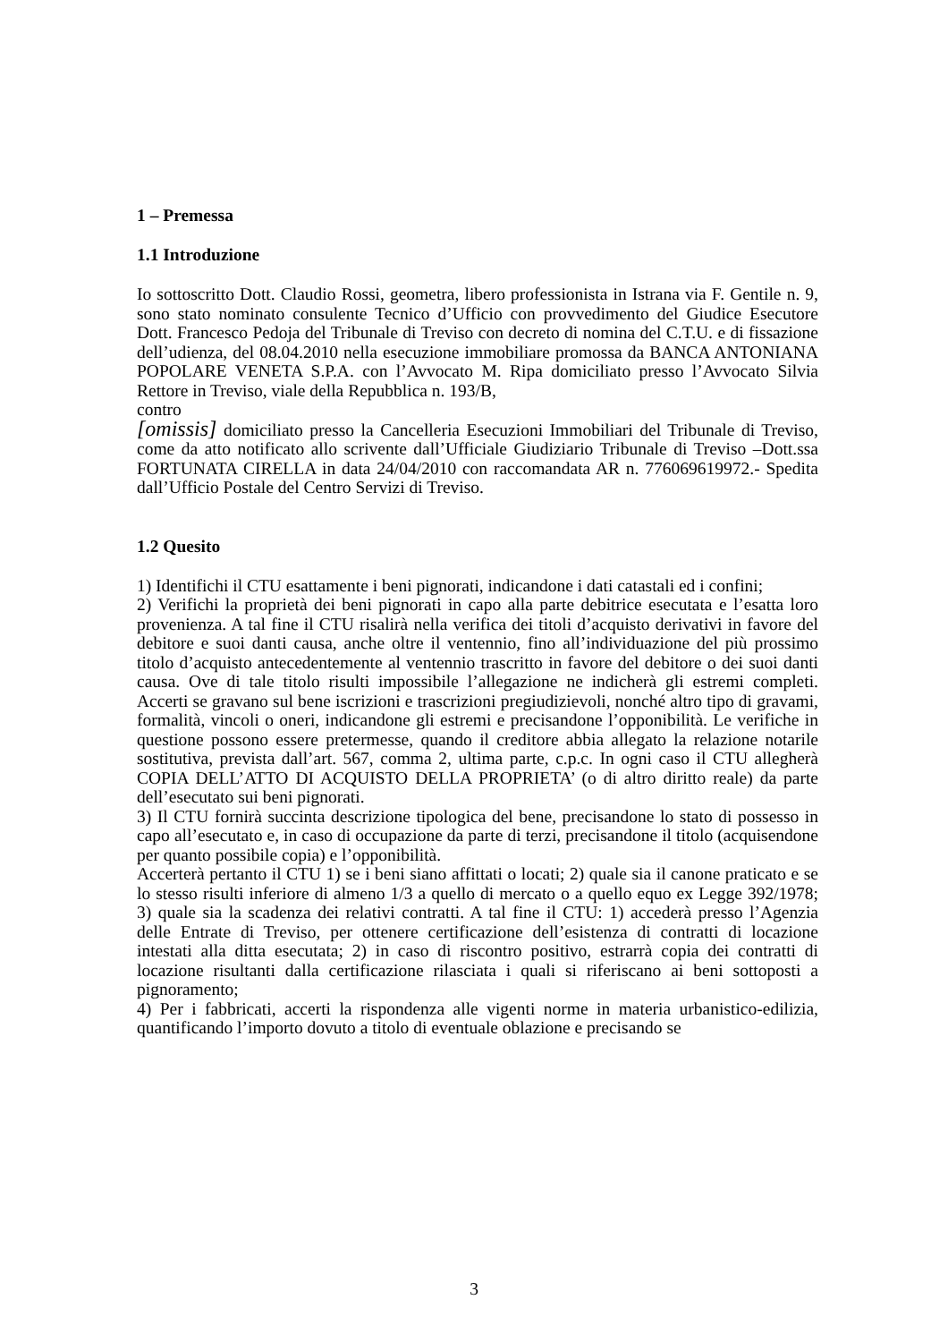1 – Premessa
1.1 Introduzione
Io sottoscritto Dott. Claudio Rossi, geometra, libero professionista in Istrana via F. Gentile n. 9, sono stato nominato consulente Tecnico d’Ufficio con provvedimento del Giudice Esecutore Dott. Francesco Pedoja del Tribunale di Treviso con decreto di nomina del C.T.U. e di fissazione dell’udienza, del 08.04.2010 nella esecuzione immobiliare promossa da BANCA ANTONIANA POPOLARE VENETA S.P.A. con l’Avvocato M. Ripa domiciliato presso l’Avvocato Silvia Rettore in Treviso, viale della Repubblica n. 193/B,
contro
[omissis] domiciliato presso la Cancelleria Esecuzioni Immobiliari del Tribunale di Treviso, come da atto notificato allo scrivente dall’Ufficiale Giudiziario Tribunale di Treviso –Dott.ssa FORTUNATA CIRELLA in data 24/04/2010 con raccomandata AR n. 776069619972.- Spedita dall’Ufficio Postale del Centro Servizi di Treviso.
1.2 Quesito
1) Identifichi il CTU esattamente i beni pignorati, indicandone i dati catastali ed i confini;
2) Verifichi la proprietà dei beni pignorati in capo alla parte debitrice esecutata e l’esatta loro provenienza. A tal fine il CTU risalirà nella verifica dei titoli d’acquisto derivativi in favore del debitore e suoi danti causa, anche oltre il ventennio, fino all’individuazione del più prossimo titolo d’acquisto antecedentemente al ventennio trascritto in favore del debitore o dei suoi danti causa. Ove di tale titolo risulti impossibile l’allegazione ne indicherà gli estremi completi. Accerti se gravano sul bene iscrizioni e trascrizioni pregiudizievoli, nonché altro tipo di gravami, formalità, vincoli o oneri, indicandone gli estremi e precisandone l’opponibilità. Le verifiche in questione possono essere pretermesse, quando il creditore abbia allegato la relazione notarile sostitutiva, prevista dall’art. 567, comma 2, ultima parte, c.p.c. In ogni caso il CTU allegherà COPIA DELL’ATTO DI ACQUISTO DELLA PROPRIETA’ (o di altro diritto reale) da parte dell’esecutato sui beni pignorati.
3) Il CTU fornirà succinta descrizione tipologica del bene, precisandone lo stato di possesso in capo all’esecutato e, in caso di occupazione da parte di terzi, precisandone il titolo (acquisendone per quanto possibile copia) e l’opponibilità.
Accerterà pertanto il CTU 1) se i beni siano affittati o locati; 2) quale sia il canone praticato e se lo stesso risulti inferiore di almeno 1/3 a quello di mercato o a quello equo ex Legge 392/1978; 3) quale sia la scadenza dei relativi contratti. A tal fine il CTU: 1) accederà presso l’Agenzia delle Entrate di Treviso, per ottenere certificazione dell’esistenza di contratti di locazione intestati alla ditta esecutata; 2) in caso di riscontro positivo, estrarrà copia dei contratti di locazione risultanti dalla certificazione rilasciata i quali si riferiscano ai beni sottoposti a pignoramento;
4) Per i fabbricati, accerti la rispondenza alle vigenti norme in materia urbanistico-edilizia, quantificando l’importo dovuto a titolo di eventuale oblazione e precisando se
3